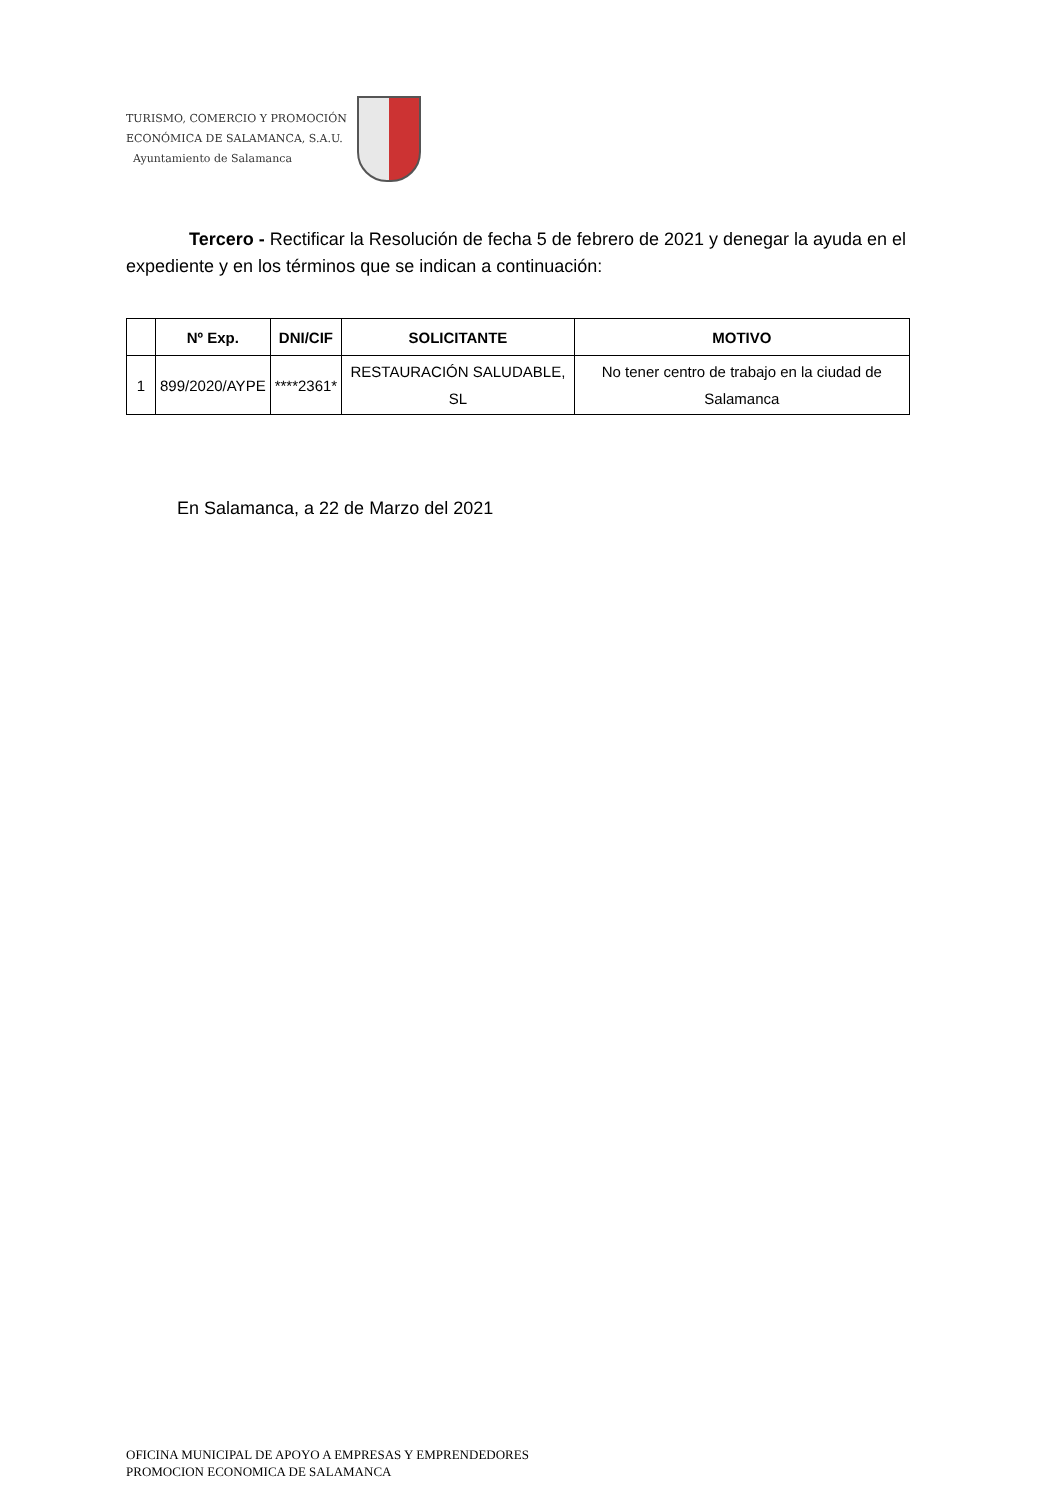TURISMO, COMERCIO Y PROMOCIÓN
ECONÓMICA DE SALAMANCA, S.A.U.
Ayuntamiento de Salamanca
Tercero - Rectificar la Resolución de fecha 5 de febrero de 2021 y denegar la ayuda en el expediente y en los términos que se indican a continuación:
| | Nº Exp. | DNI/CIF | SOLICITANTE | MOTIVO |
| --- | --- | --- | --- | --- |
| 1 | 899/2020/AYPE | ****2361* | RESTAURACIÓN SALUDABLE, SL | No tener centro de trabajo en la ciudad de Salamanca |
En Salamanca, a 22 de Marzo del 2021
OFICINA MUNICIPAL DE APOYO A EMPRESAS Y EMPRENDEDORES
PROMOCION ECONOMICA DE SALAMANCA